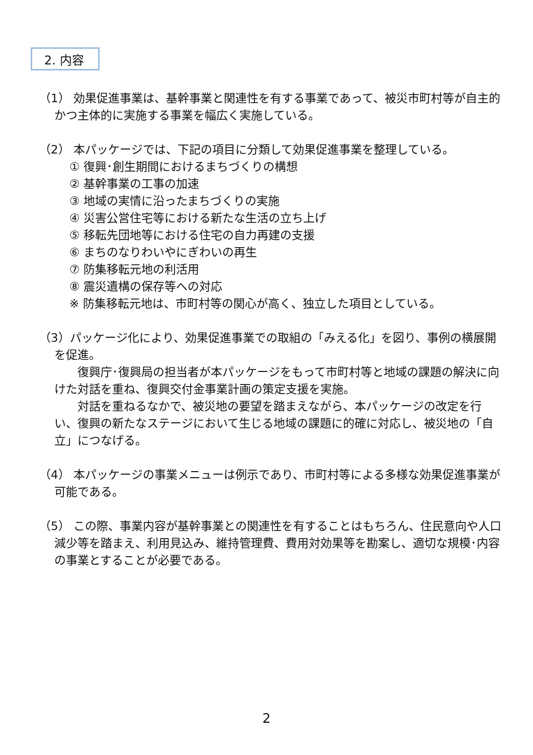2. 内容
（1） 効果促進事業は、基幹事業と関連性を有する事業であって、被災市町村等が自主的かつ主体的に実施する事業を幅広く実施している。
（2） 本パッケージでは、下記の項目に分類して効果促進事業を整理している。
① 復興･創生期間におけるまちづくりの構想
② 基幹事業の工事の加速
③ 地域の実情に沿ったまちづくりの実施
④ 災害公営住宅等における新たな生活の立ち上げ
⑤ 移転先団地等における住宅の自力再建の支援
⑥ まちのなりわいやにぎわいの再生
⑦ 防集移転元地の利活用
⑧ 震災遺構の保存等への対応
※ 防集移転元地は、市町村等の関心が高く、独立した項目としている。
（3）パッケージ化により、効果促進事業での取組の「みえる化」を図り、事例の横展開を促進。
復興庁･復興局の担当者が本パッケージをもって市町村等と地域の課題の解決に向けた対話を重ね、復興交付金事業計画の策定支援を実施。
対話を重ねるなかで、被災地の要望を踏まえながら、本パッケージの改定を行い、復興の新たなステージにおいて生じる地域の課題に的確に対応し、被災地の「自立」につなげる。
（4） 本パッケージの事業メニューは例示であり、市町村等による多様な効果促進事業が可能である。
（5） この際、事業内容が基幹事業との関連性を有することはもちろん、住民意向や人口減少等を踏まえ、利用見込み、維持管理費、費用対効果等を勘案し、適切な規模･内容の事業とすることが必要である。
2